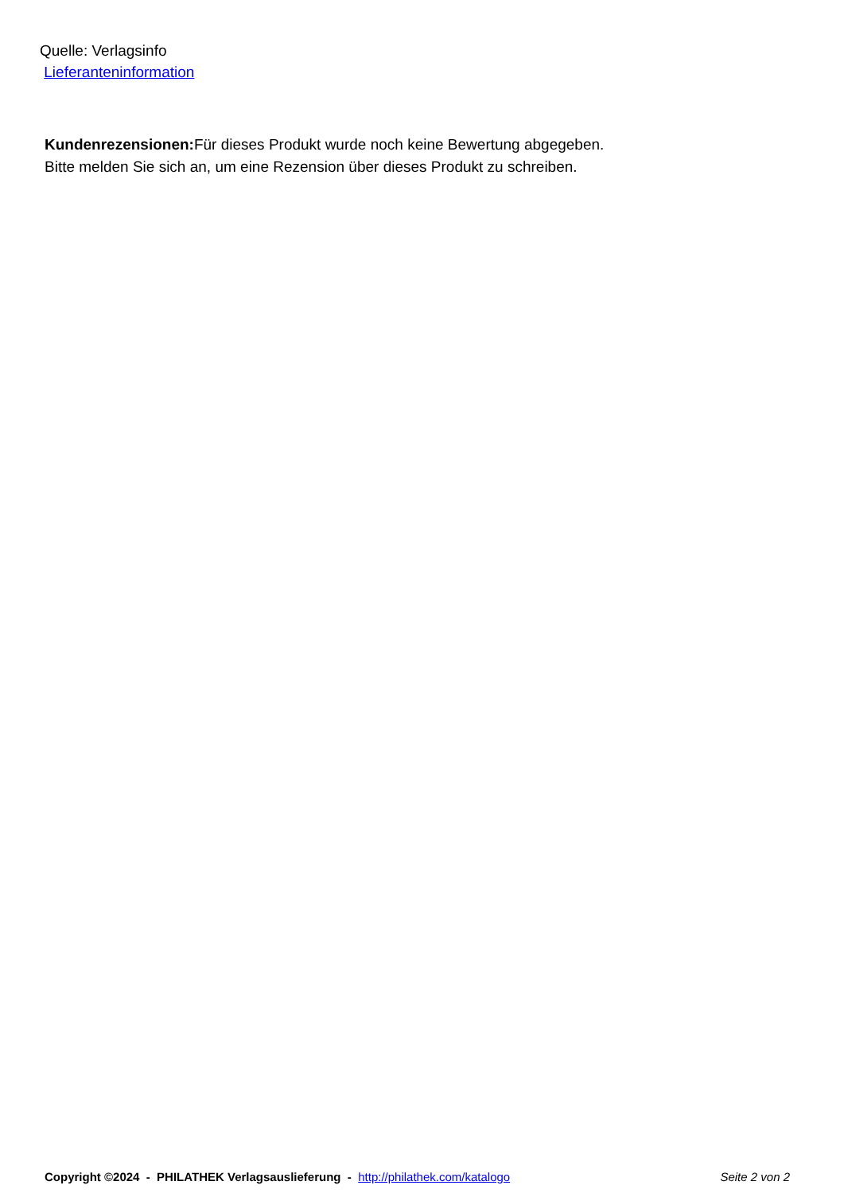Quelle: Verlagsinfo
Lieferanteninformation
Kundenrezensionen: Für dieses Produkt wurde noch keine Bewertung abgegeben.
Bitte melden Sie sich an, um eine Rezension über dieses Produkt zu schreiben.
Copyright ©2024 - PHILATHEK Verlagsauslieferung - http://philathek.com/katalogo Seite 2 von 2